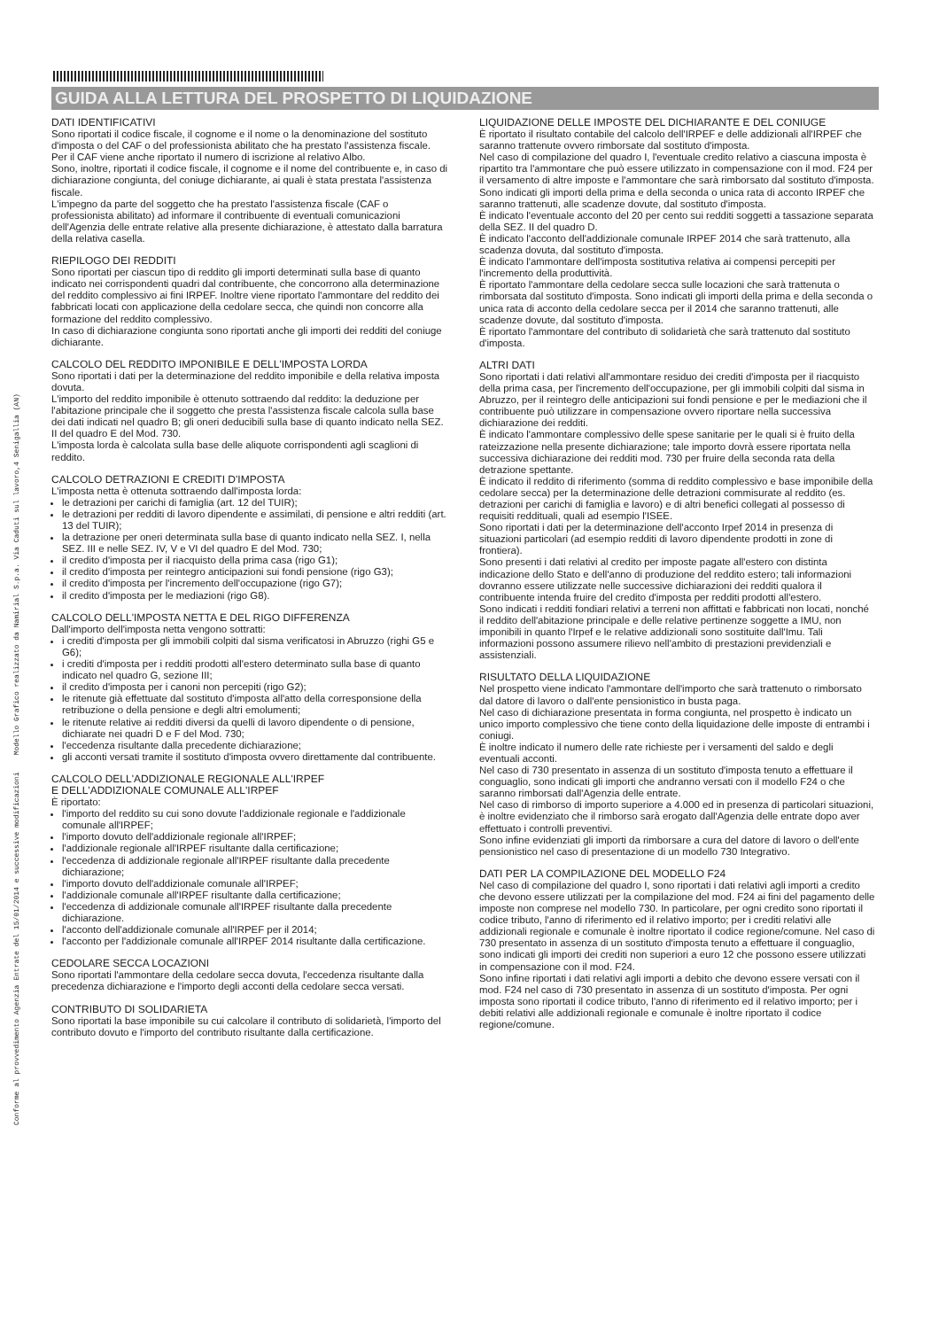Conforme al provvedimento Agenzia Entrate del 15/01/2014 e successive modificazioni Modello Grafico realizzato da Namirial S.p.a. Via Caduti sul lavoro,4 Senigallia (AN)
GUIDA ALLA LETTURA DEL PROSPETTO DI LIQUIDAZIONE
DATI IDENTIFICATIVI
Sono riportati il codice fiscale, il cognome e il nome o la denominazione del sostituto d'imposta o del CAF o del professionista abilitato che ha prestato l'assistenza fiscale.
Per il CAF viene anche riportato il numero di iscrizione al relativo Albo.
Sono, inoltre, riportati il codice fiscale, il cognome e il nome del contribuente e, in caso di dichiarazione congiunta, del coniuge dichiarante, ai quali è stata prestata l'assistenza fiscale.
L'impegno da parte del soggetto che ha prestato l'assistenza fiscale (CAF o professionista abilitato) ad informare il contribuente di eventuali comunicazioni dell'Agenzia delle entrate relative alla presente dichiarazione, è attestato dalla barratura della relativa casella.
RIEPILOGO DEI REDDITI
Sono riportati per ciascun tipo di reddito gli importi determinati sulla base di quanto indicato nei corrispondenti quadri dal contribuente, che concorrono alla determinazione del reddito complessivo ai fini IRPEF. Inoltre viene riportato l'ammontare del reddito dei fabbricati locati con applicazione della cedolare secca, che quindi non concorre alla formazione del reddito complessivo.
In caso di dichiarazione congiunta sono riportati anche gli importi dei redditi del coniuge dichiarante.
CALCOLO DEL REDDITO IMPONIBILE E DELL'IMPOSTA LORDA
Sono riportati i dati per la determinazione del reddito imponibile e della relativa imposta dovuta.
L'importo del reddito imponibile è ottenuto sottraendo dal reddito: la deduzione per l'abitazione principale che il soggetto che presta l'assistenza fiscale calcola sulla base dei dati indicati nel quadro B; gli oneri deducibili sulla base di quanto indicato nella SEZ. II del quadro E del Mod. 730.
L'imposta lorda è calcolata sulla base delle aliquote corrispondenti agli scaglioni di reddito.
CALCOLO DETRAZIONI E CREDITI D'IMPOSTA
L'imposta netta è ottenuta sottraendo dall'imposta lorda:
le detrazioni per carichi di famiglia (art. 12 del TUIR);
le detrazioni per redditi di lavoro dipendente e assimilati, di pensione e altri redditi (art. 13 del TUIR);
la detrazione per oneri determinata sulla base di quanto indicato nella SEZ. I, nella SEZ. III e nelle SEZ. IV, V e VI del quadro E del Mod. 730;
il credito d'imposta per il riacquisto della prima casa (rigo G1);
il credito d'imposta per reintegro anticipazioni sui fondi pensione (rigo G3);
il credito d'imposta per l'incremento dell'occupazione (rigo G7);
il credito d'imposta per le mediazioni (rigo G8).
CALCOLO DELL'IMPOSTA NETTA E DEL RIGO DIFFERENZA
Dall'importo dell'imposta netta vengono sottratti:
i crediti d'imposta per gli immobili colpiti dal sisma verificatosi in Abruzzo (righi G5 e G6);
i crediti d'imposta per i redditi prodotti all'estero determinato sulla base di quanto indicato nel quadro G, sezione III;
il credito d'imposta per i canoni non percepiti (rigo G2);
le ritenute già effettuate dal sostituto d'imposta all'atto della corresponsione della retribuzione o della pensione e degli altri emolumenti;
le ritenute relative ai redditi diversi da quelli di lavoro dipendente o di pensione, dichiarate nei quadri D e F del Mod. 730;
l'eccedenza risultante dalla precedente dichiarazione;
gli acconti versati tramite il sostituto d'imposta ovvero direttamente dal contribuente.
CALCOLO DELL'ADDIZIONALE REGIONALE ALL'IRPEF
E DELL'ADDIZIONALE COMUNALE ALL'IRPEF
È riportato:
l'importo del reddito su cui sono dovute l'addizionale regionale e l'addizionale comunale all'IRPEF;
l'importo dovuto dell'addizionale regionale all'IRPEF;
l'addizionale regionale all'IRPEF risultante dalla certificazione;
l'eccedenza di addizionale regionale all'IRPEF risultante dalla precedente dichiarazione;
l'importo dovuto dell'addizionale comunale all'IRPEF;
l'addizionale comunale all'IRPEF risultante dalla certificazione;
l'eccedenza di addizionale comunale all'IRPEF risultante dalla precedente dichiarazione.
l'acconto dell'addizionale comunale all'IRPEF per il 2014;
l'acconto per l'addizionale comunale all'IRPEF 2014 risultante dalla certificazione.
CEDOLARE SECCA LOCAZIONI
Sono riportati l'ammontare della cedolare secca dovuta, l'eccedenza risultante dalla precedenza dichiarazione e l'importo degli acconti della cedolare secca versati.
CONTRIBUTO DI SOLIDARIETA
Sono riportati la base imponibile su cui calcolare il contributo di solidarietà, l'importo del contributo dovuto e l'importo del contributo risultante dalla certificazione.
LIQUIDAZIONE DELLE IMPOSTE DEL DICHIARANTE E DEL CONIUGE
È riportato il risultato contabile del calcolo dell'IRPEF e delle addizionali all'IRPEF che saranno trattenute ovvero rimborsate dal sostituto d'imposta.
Nel caso di compilazione del quadro I, l'eventuale credito relativo a ciascuna imposta è ripartito tra l'ammontare che può essere utilizzato in compensazione con il mod. F24 per il versamento di altre imposte e l'ammontare che sarà rimborsato dal sostituto d'imposta.
Sono indicati gli importi della prima e della seconda o unica rata di acconto IRPEF che saranno trattenuti, alle scadenze dovute, dal sostituto d'imposta.
È indicato l'eventuale acconto del 20 per cento sui redditi soggetti a tassazione separata della SEZ. II del quadro D.
È indicato l'acconto dell'addizionale comunale IRPEF 2014 che sarà trattenuto, alla scadenza dovuta, dal sostituto d'imposta.
È indicato l'ammontare dell'imposta sostitutiva relativa ai compensi percepiti per l'incremento della produttività.
È riportato l'ammontare della cedolare secca sulle locazioni che sarà trattenuta o rimborsata dal sostituto d'imposta. Sono indicati gli importi della prima e della seconda o unica rata di acconto della cedolare secca per il 2014 che saranno trattenuti, alle scadenze dovute, dal sostituto d'imposta.
È riportato l'ammontare del contributo di solidarietà che sarà trattenuto dal sostituto d'imposta.
ALTRI DATI
Sono riportati i dati relativi all'ammontare residuo dei crediti d'imposta per il riacquisto della prima casa, per l'incremento dell'occupazione, per gli immobili colpiti dal sisma in Abruzzo, per il reintegro delle anticipazioni sui fondi pensione e per le mediazioni che il contribuente può utilizzare in compensazione ovvero riportare nella successiva dichiarazione dei redditi.
È indicato l'ammontare complessivo delle spese sanitarie per le quali si è fruito della rateizzazione nella presente dichiarazione; tale importo dovrà essere riportata nella successiva dichiarazione dei redditi mod. 730 per fruire della seconda rata della detrazione spettante.
È indicato il reddito di riferimento (somma di reddito complessivo e base imponibile della cedolare secca) per la determinazione delle detrazioni commisurate al reddito (es. detrazioni per carichi di famiglia e lavoro) e di altri benefici collegati al possesso di requisiti reddituali, quali ad esempio l'ISEE.
Sono riportati i dati per la determinazione dell'acconto Irpef 2014 in presenza di situazioni particolari (ad esempio redditi di lavoro dipendente prodotti in zone di frontiera).
Sono presenti i dati relativi al credito per imposte pagate all'estero con distinta indicazione dello Stato e dell'anno di produzione del reddito estero; tali informazioni dovranno essere utilizzate nelle successive dichiarazioni dei redditi qualora il contribuente intenda fruire del credito d'imposta per redditi prodotti all'estero.
Sono indicati i redditi fondiari relativi a terreni non affittati e fabbricati non locati, nonché il reddito dell'abitazione principale e delle relative pertinenze soggette a IMU, non imponibili in quanto l'Irpef e le relative addizionali sono sostituite dall'Imu. Tali informazioni possono assumere rilievo nell'ambito di prestazioni previdenziali e assistenziali.
RISULTATO DELLA LIQUIDAZIONE
Nel prospetto viene indicato l'ammontare dell'importo che sarà trattenuto o rimborsato dal datore di lavoro o dall'ente pensionistico in busta paga.
Nel caso di dichiarazione presentata in forma congiunta, nel prospetto è indicato un unico importo complessivo che tiene conto della liquidazione delle imposte di entrambi i coniugi.
È inoltre indicato il numero delle rate richieste per i versamenti del saldo e degli eventuali acconti.
Nel caso di 730 presentato in assenza di un sostituto d'imposta tenuto a effettuare il conguaglio, sono indicati gli importi che andranno versati con il modello F24 o che saranno rimborsati dall'Agenzia delle entrate.
Nel caso di rimborso di importo superiore a 4.000 ed in presenza di particolari situazioni, è inoltre evidenziato che il rimborso sarà erogato dall'Agenzia delle entrate dopo aver effettuato i controlli preventivi.
Sono infine evidenziati gli importi da rimborsare a cura del datore di lavoro o dell'ente pensionistico nel caso di presentazione di un modello 730 Integrativo.
DATI PER LA COMPILAZIONE DEL MODELLO F24
Nel caso di compilazione del quadro I, sono riportati i dati relativi agli importi a credito che devono essere utilizzati per la compilazione del mod. F24 ai fini del pagamento delle imposte non comprese nel modello 730. In particolare, per ogni credito sono riportati il codice tributo, l'anno di riferimento ed il relativo importo; per i crediti relativi alle addizionali regionale e comunale è inoltre riportato il codice regione/comune. Nel caso di 730 presentato in assenza di un sostituto d'imposta tenuto a effettuare il conguaglio, sono indicati gli importi dei crediti non superiori a euro 12 che possono essere utilizzati in compensazione con il mod. F24.
Sono infine riportati i dati relativi agli importi a debito che devono essere versati con il mod. F24 nel caso di 730 presentato in assenza di un sostituto d'imposta. Per ogni imposta sono riportati il codice tributo, l'anno di riferimento ed il relativo importo; per i debiti relativi alle addizionali regionale e comunale è inoltre riportato il codice regione/comune.